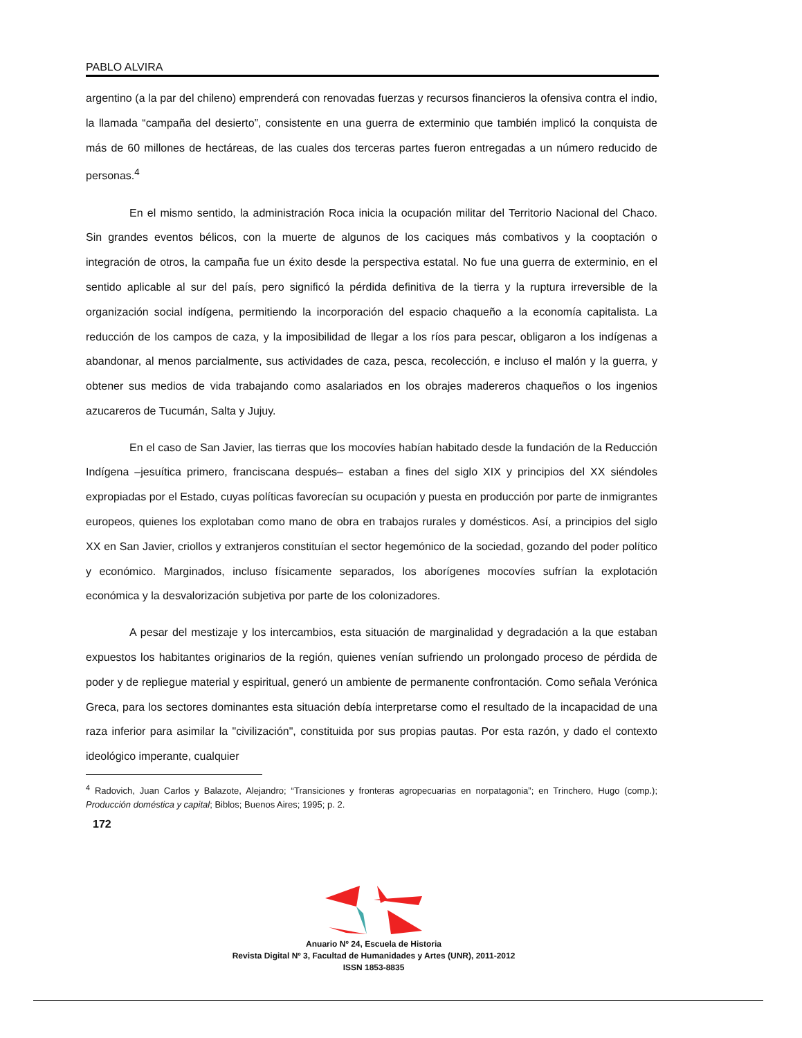PABLO ALVIRA
argentino (a la par del chileno) emprenderá con renovadas fuerzas y recursos financieros la ofensiva contra el indio, la llamada “campaña del desierto”, consistente en una guerra de exterminio que también implicó la conquista de más de 60 millones de hectáreas, de las cuales dos terceras partes fueron entregadas a un número reducido de personas.<sup>4</sup>
En el mismo sentido, la administración Roca inicia la ocupación militar del Territorio Nacional del Chaco. Sin grandes eventos bélicos, con la muerte de algunos de los caciques más combativos y la cooptación o integración de otros, la campaña fue un éxito desde la perspectiva estatal. No fue una guerra de exterminio, en el sentido aplicable al sur del país, pero significó la pérdida definitiva de la tierra y la ruptura irreversible de la organización social indígena, permitiendo la incorporación del espacio chaqueño a la economía capitalista. La reducción de los campos de caza, y la imposibilidad de llegar a los ríos para pescar, obligaron a los indígenas a abandonar, al menos parcialmente, sus actividades de caza, pesca, recolección, e incluso el malón y la guerra, y obtener sus medios de vida trabajando como asalariados en los obrajes madereros chaqueños o los ingenios azucareros de Tucumán, Salta y Jujuy.
En el caso de San Javier, las tierras que los mocovíes habían habitado desde la fundación de la Reducción Indígena –jesuítica primero, franciscana después– estaban a fines del siglo XIX y principios del XX siéndoles expropiadas por el Estado, cuyas políticas favorecían su ocupación y puesta en producción por parte de inmigrantes europeos, quienes los explotaban como mano de obra en trabajos rurales y domésticos. Así, a principios del siglo XX en San Javier, criollos y extranjeros constituían el sector hegemónico de la sociedad, gozando del poder político y económico. Marginados, incluso físicamente separados, los aborígenes mocovíes sufrían la explotación económica y la desvalorización subjetiva por parte de los colonizadores.
A pesar del mestizaje y los intercambios, esta situación de marginalidad y degradación a la que estaban expuestos los habitantes originarios de la región, quienes venían sufriendo un prolongado proceso de pérdida de poder y de repliegue material y espiritual, generó un ambiente de permanente confrontación. Como señala Verónica Greca, para los sectores dominantes esta situación debía interpretarse como el resultado de la incapacidad de una raza inferior para asimilar la "civilización", constituida por sus propias pautas. Por esta razón, y dado el contexto ideológico imperante, cualquier
<sup>4</sup> Radovich, Juan Carlos y Balazote, Alejandro; “Transiciones y fronteras agropecuarias en norpatagonia”; en Trinchero, Hugo (comp.); Producción doméstica y capital; Biblos; Buenos Aires; 1995; p. 2.
172
Anuario Nº 24, Escuela de Historia
Revista Digital Nº 3, Facultad de Humanidades y Artes (UNR), 2011-2012
ISSN 1853-8835